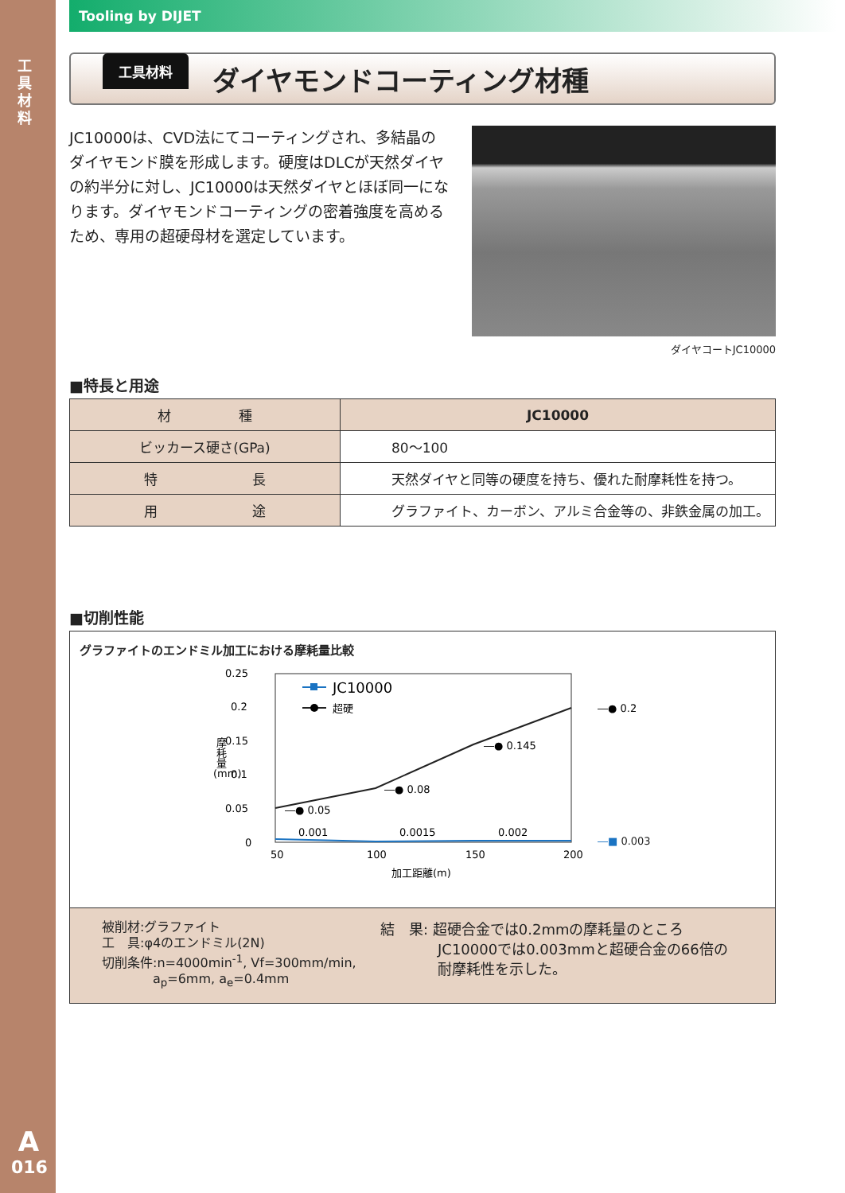工
具
材
料
A
016
Tooling by DIJET
工具材料
ダイヤモンドコーティング材種
JC10000は、CVD法にてコーティングされ、多結晶のダイヤモンド膜を形成します。硬度はDLCが天然ダイヤの約半分に対し、JC10000は天然ダイヤとほぼ同一になります。ダイヤモンドコーティングの密着強度を高めるため、専用の超硬母材を選定しています。
ダイヤコートJC10000
■特長と用途
| 材 種 | JC10000 |
| ビッカース硬さ(GPa) | 80～100 |
| 特 長 | 天然ダイヤと同等の硬度を持ち、優れた耐摩耗性を持つ。 |
| 用 途 | グラファイト、カーボン、アルミ合金等の、非鉄金属の加工。 |
■切削性能
グラファイトのエンドミル加工における摩耗量比較
0.25
0.2
0.15
0.1
0.05
0
50
100
150
200
加工距離(m)
(mm)
摩耗量
JC10000
超硬
―● 0.2
―● 0.145
―● 0.08
―● 0.05
0.001
0.0015
0.002
―■ 0.003
被削材:グラファイト
工　具:φ4のエンドミル(2N)
切削条件:n=4000min<sup>-1</sup>, Vf=300mm/min,
　　　　a<sub>p</sub>=6mm, a<sub>e</sub>=0.4mm
結　果: 超硬合金では0.2mmの摩耗量のところ
　　　　JC10000では0.003mmと超硬合金の66倍の
　　　　耐摩耗性を示した。